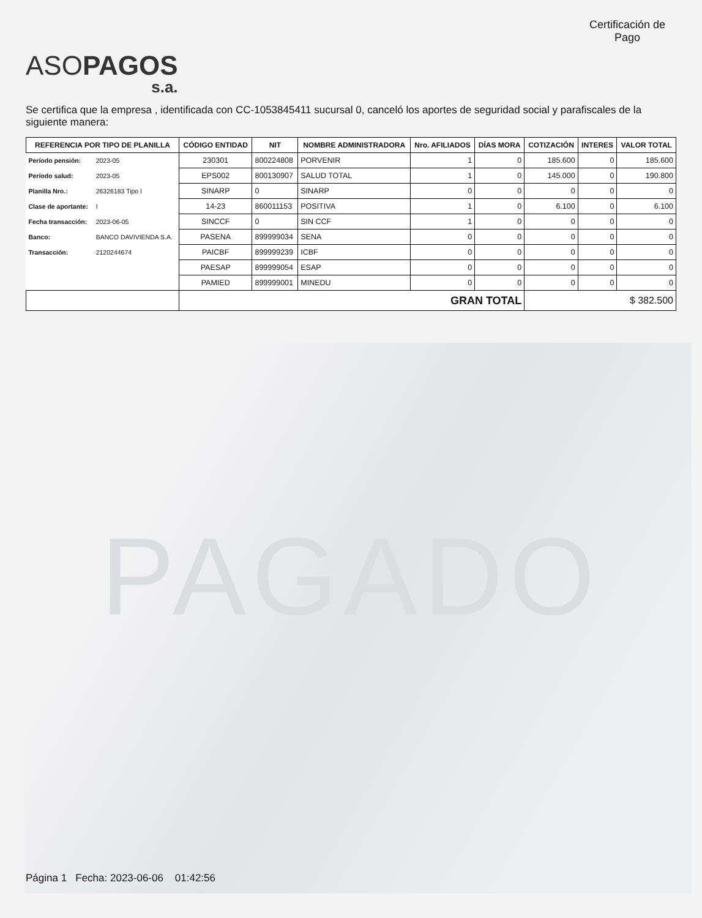ASOPAGOS
s.a.
Certificación de Pago
Se certifica que la empresa , identificada con CC-1053845411 sucursal 0, canceló los aportes de seguridad social y parafiscales de la siguiente manera:
| REFERENCIA POR TIPO DE PLANILLA | | CÓDIGO ENTIDAD | NIT | NOMBRE ADMINISTRADORA | Nro. AFILIADOS | DÍAS MORA | COTIZACIÓN | INTERES | VALOR TOTAL |
| --- | --- | --- | --- | --- | --- | --- | --- | --- | --- |
| Período pensión: | 2023-05 | 230301 | 800224808 | PORVENIR | 1 | 0 | 185.600 | 0 | 185.600 |
| Período salud: | 2023-05 | EPS002 | 800130907 | SALUD TOTAL | 1 | 0 | 145.000 | 0 | 190.800 |
| Planilla Nro.: | 26326183 Tipo I | SINARP | 0 | SINARP | 0 | 0 | 0 | 0 | 0 |
| Clase de aportante: | I | 14-23 | 860011153 | POSITIVA | 1 | 0 | 6.100 | 0 | 6.100 |
| Fecha transacción: | 2023-06-05 | SINCCF | 0 | SIN CCF | 1 | 0 | 0 | 0 | 0 |
| Banco: | BANCO DAVIVIENDA S.A. | PASENA | 899999034 | SENA | 0 | 0 | 0 | 0 | 0 |
| Transacción: | 2120244674 | PAICBF | 899999239 | ICBF | 0 | 0 | 0 | 0 | 0 |
| | | PAESAP | 899999054 | ESAP | 0 | 0 | 0 | 0 | 0 |
| | | PAMIED | 899999001 | MINEDU | 0 | 0 | 0 | 0 | 0 |
| | | GRAN TOTAL | | | | | $ 382.500 | | |
PAGADO
Página 1 Fecha: 2023-06-06 01:42:56